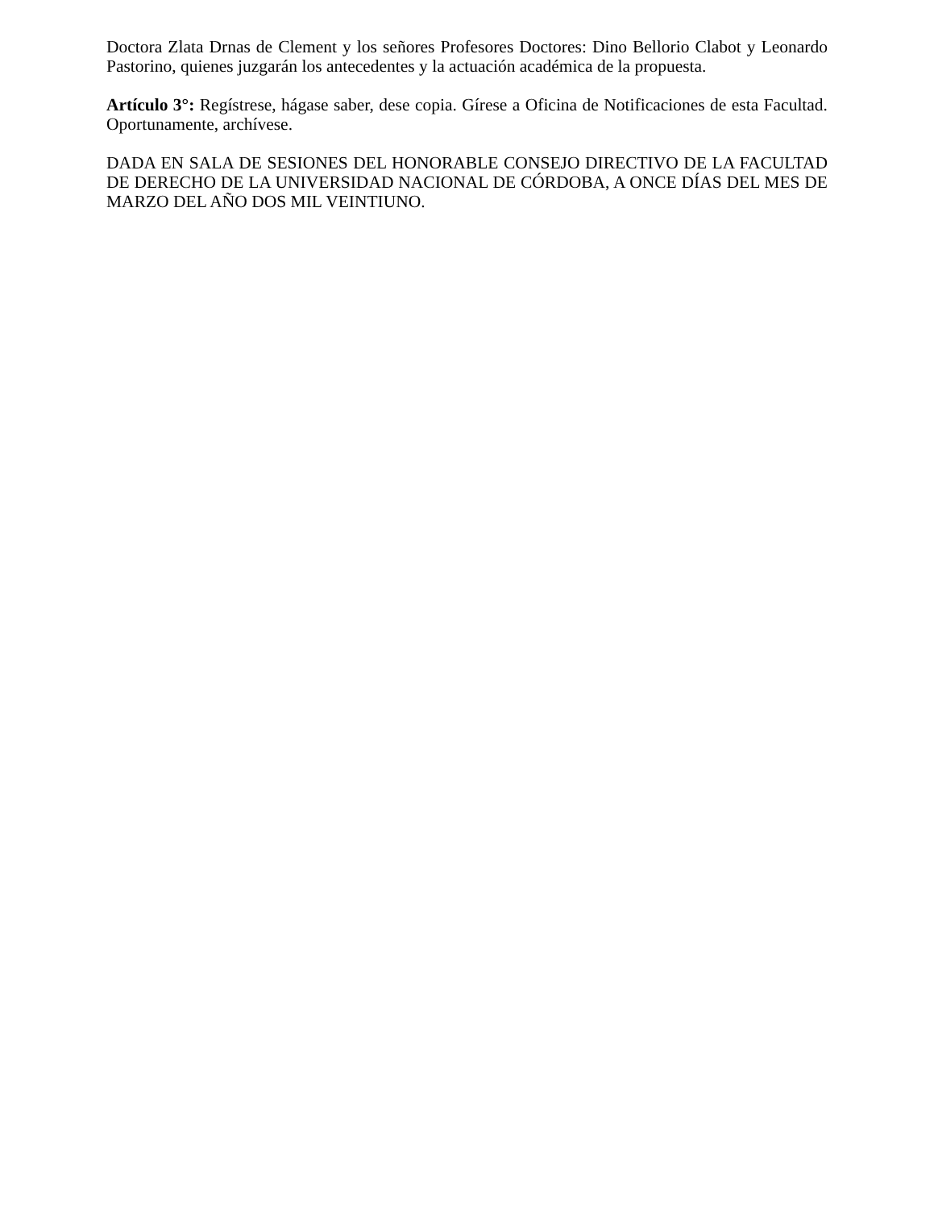Doctora Zlata Drnas de Clement y los señores Profesores Doctores: Dino Bellorio Clabot y Leonardo Pastorino, quienes juzgarán los antecedentes y la actuación académica de la propuesta.
Artículo 3°: Regístrese, hágase saber, dese copia. Gírese a Oficina de Notificaciones de esta Facultad. Oportunamente, archívese.
DADA EN SALA DE SESIONES DEL HONORABLE CONSEJO DIRECTIVO DE LA FACULTAD DE DERECHO DE LA UNIVERSIDAD NACIONAL DE CÓRDOBA, A ONCE DÍAS DEL MES DE MARZO DEL AÑO DOS MIL VEINTIUNO.